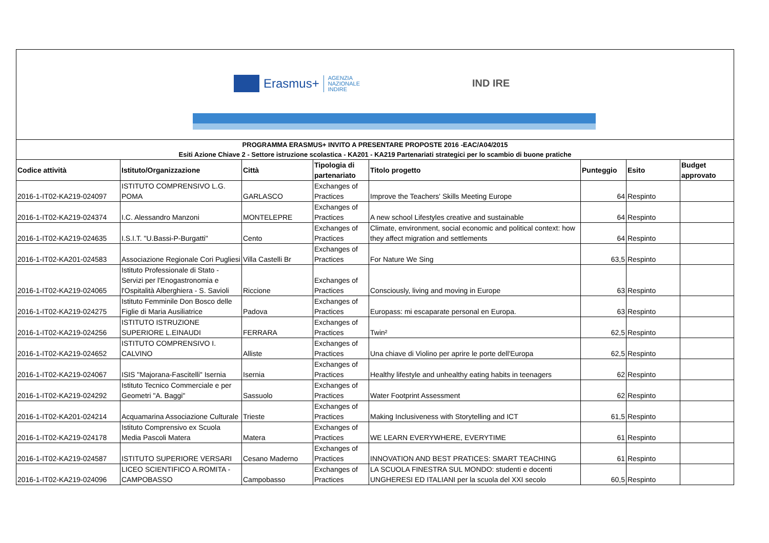Erasmus+ AGENZIA
NAZIONALE
INDIRE
IND IRE
PROGRAMMA ERASMUS+ INVITO A PRESENTARE PROPOSTE 2016 -EAC/A04/2015
Esiti Azione Chiave 2 - Settore istruzione scolastica - KA201 - KA219 Partenariati strategici per lo scambio di buone pratiche
| Codice attività | Istituto/Organizzazione | Città | Tipologia di partenariato | Titolo progetto | Punteggio | Esito | Budget approvato |
| --- | --- | --- | --- | --- | --- | --- | --- |
| 2016-1-IT02-KA219-024097 | ISTITUTO COMPRENSIVO L.G. POMA | GARLASCO | Exchanges of Practices | Improve the Teachers' Skills Meeting Europe | 64 | Respinto | |
| 2016-1-IT02-KA219-024374 | I.C. Alessandro Manzoni | MONTELEPRE | Exchanges of Practices | A new school Lifestyles creative and sustainable | 64 | Respinto | |
| 2016-1-IT02-KA219-024635 | I.S.I.T. "U.Bassi-P-Burgatti" | Cento | Exchanges of Practices | Climate, environment, social economic and political context: how they affect migration and settlements | 64 | Respinto | |
| 2016-1-IT02-KA201-024583 | Associazione Regionale Cori Pugliesi | Villa Castelli Br | Exchanges of Practices | For Nature We Sing | 63,5 | Respinto | |
| 2016-1-IT02-KA219-024065 | Istituto Professionale di Stato - Servizi per l'Enogastronomia e l'Ospitalità Alberghiera - S. Savioli | Riccione | Exchanges of Practices | Consciously, living and moving in Europe | 63 | Respinto | |
| 2016-1-IT02-KA219-024275 | Istituto Femminile Don Bosco delle Figlie di Maria Ausiliatrice | Padova | Exchanges of Practices | Europass: mi escaparate personal en Europa. | 63 | Respinto | |
| 2016-1-IT02-KA219-024256 | ISTITUTO ISTRUZIONE SUPERIORE L.EINAUDI | FERRARA | Exchanges of Practices | Twin² | 62,5 | Respinto | |
| 2016-1-IT02-KA219-024652 | ISTITUTO COMPRENSIVO I. CALVINO | Alliste | Exchanges of Practices | Una chiave di Violino per aprire le porte dell'Europa | 62,5 | Respinto | |
| 2016-1-IT02-KA219-024067 | ISIS "Majorana-Fascitelli" Isernia | Isernia | Exchanges of Practices | Healthy lifestyle and unhealthy eating habits in teenagers | 62 | Respinto | |
| 2016-1-IT02-KA219-024292 | Istituto Tecnico Commerciale e per Geometri "A. Baggi" | Sassuolo | Exchanges of Practices | Water Footprint Assessment | 62 | Respinto | |
| 2016-1-IT02-KA201-024214 | Acquamarina Associazione Culturale | Trieste | Exchanges of Practices | Making Inclusiveness with Storytelling and ICT | 61,5 | Respinto | |
| 2016-1-IT02-KA219-024178 | Istituto Comprensivo ex Scuola Media Pascoli Matera | Matera | Exchanges of Practices | WE LEARN EVERYWHERE, EVERYTIME | 61 | Respinto | |
| 2016-1-IT02-KA219-024587 | ISTITUTO SUPERIORE VERSARI | Cesano Maderno | Exchanges of Practices | INNOVATION AND BEST PRATICES: SMART TEACHING | 61 | Respinto | |
| 2016-1-IT02-KA219-024096 | LICEO SCIENTIFICO A.ROMITA - CAMPOBASSO | Campobasso | Exchanges of Practices | LA SCUOLA FINESTRA SUL MONDO: studenti e docenti UNGHERESI ED ITALIANI per la scuola del XXI secolo | 60,5 | Respinto | |